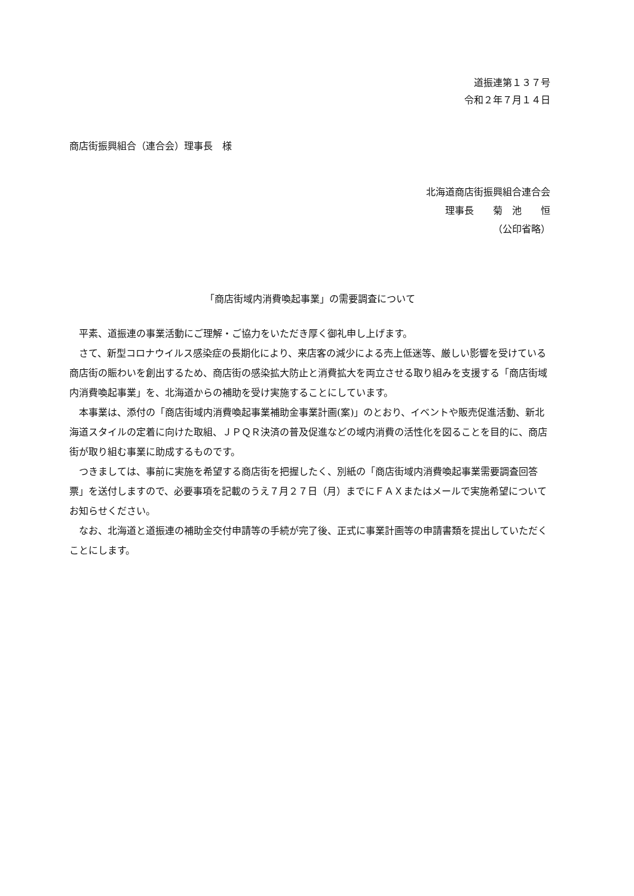道振連第１３７号
令和２年７月１４日
商店街振興組合（連合会）理事長　様
北海道商店街振興組合連合会
理事長　　菊　池　　恒
（公印省略）
「商店街域内消費喚起事業」の需要調査について
平素、道振連の事業活動にご理解・ご協力をいただき厚く御礼申し上げます。
さて、新型コロナウイルス感染症の長期化により、来店客の減少による売上低迷等、厳しい影響を受けている商店街の賑わいを創出するため、商店街の感染拡大防止と消費拡大を両立させる取り組みを支援する「商店街域内消費喚起事業」を、北海道からの補助を受け実施することにしています。
本事業は、添付の「商店街域内消費喚起事業補助金事業計画(案)」のとおり、イベントや販売促進活動、新北海道スタイルの定着に向けた取組、ＪＰＱＲ決済の普及促進などの域内消費の活性化を図ることを目的に、商店街が取り組む事業に助成するものです。
つきましては、事前に実施を希望する商店街を把握したく、別紙の「商店街域内消費喚起事業需要調査回答票」を送付しますので、必要事項を記載のうえ７月２７日（月）までにＦＡＸまたはメールで実施希望についてお知らせください。
なお、北海道と道振連の補助金交付申請等の手続が完了後、正式に事業計画等の申請書類を提出していただくことにします。